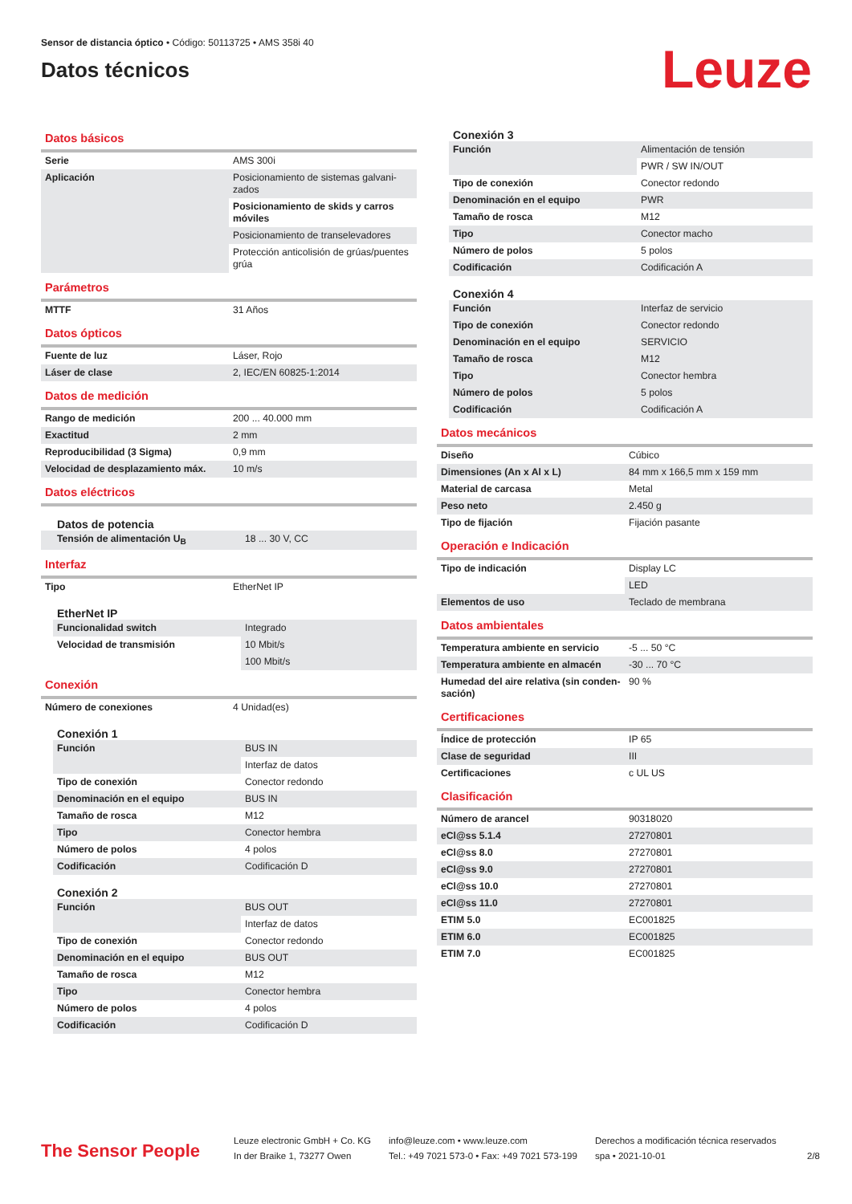Sensor de distancia óptico • Código: 50113725 • AMS 358i 40
Datos técnicos
Leuze
Datos básicos
| Serie | AMS 300i |
| Aplicación | Posicionamiento de sistemas galvani-zados |
| | Posicionamiento de skids y carros móviles |
| | Posicionamiento de transelevadores |
| | Protección anticolisión de grúas/puentes grúa |
Parámetros
| MTTF | 31 Años |
Datos ópticos
| Fuente de luz | Láser, Rojo |
| Láser de clase | 2, IEC/EN 60825-1:2014 |
Datos de medición
| Rango de medición | 200 ... 40.000 mm |
| Exactitud | 2 mm |
| Reproducibilidad (3 Sigma) | 0,9 mm |
| Velocidad de desplazamiento máx. | 10 m/s |
Datos eléctricos
Datos de potencia
| Tensión de alimentación U<sub>B</sub> | 18 ... 30 V, CC |
Interfaz
| Tipo | EtherNet IP |
EtherNet IP
| Funcionalidad switch | Integrado |
| Velocidad de transmisión | 10 Mbit/s |
| | 100 Mbit/s |
Conexión
| Número de conexiones | 4 Unidad(es) |
Conexión 1
| Función | BUS IN |
| | Interfaz de datos |
| Tipo de conexión | Conector redondo |
| Denominación en el equipo | BUS IN |
| Tamaño de rosca | M12 |
| Tipo | Conector hembra |
| Número de polos | 4 polos |
| Codificación | Codificación D |
Conexión 2
| Función | BUS OUT |
| | Interfaz de datos |
| Tipo de conexión | Conector redondo |
| Denominación en el equipo | BUS OUT |
| Tamaño de rosca | M12 |
| Tipo | Conector hembra |
| Número de polos | 4 polos |
| Codificación | Codificación D |
Conexión 3
| Función | Alimentación de tensión |
| | PWR / SW IN/OUT |
| Tipo de conexión | Conector redondo |
| Denominación en el equipo | PWR |
| Tamaño de rosca | M12 |
| Tipo | Conector macho |
| Número de polos | 5 polos |
| Codificación | Codificación A |
Conexión 4
| Función | Interfaz de servicio |
| Tipo de conexión | Conector redondo |
| Denominación en el equipo | SERVICIO |
| Tamaño de rosca | M12 |
| Tipo | Conector hembra |
| Número de polos | 5 polos |
| Codificación | Codificación A |
Datos mecánicos
| Diseño | Cúbico |
| Dimensiones (An x Al x L) | 84 mm x 166,5 mm x 159 mm |
| Material de carcasa | Metal |
| Peso neto | 2.450 g |
| Tipo de fijación | Fijación pasante |
Operación e Indicación
| Tipo de indicación | Display LC |
| | LED |
| Elementos de uso | Teclado de membrana |
Datos ambientales
| Temperatura ambiente en servicio | -5 ... 50 °C |
| Temperatura ambiente en almacén | -30 ... 70 °C |
| Humedad del aire relativa (sin conden-sación) | 90 % |
Certificaciones
| Índice de protección | IP 65 |
| Clase de seguridad | III |
| Certificaciones | c UL US |
Clasificación
| Número de arancel | 90318020 |
| eCl@ss 5.1.4 | 27270801 |
| eCl@ss 8.0 | 27270801 |
| eCl@ss 9.0 | 27270801 |
| eCl@ss 10.0 | 27270801 |
| eCl@ss 11.0 | 27270801 |
| ETIM 5.0 | EC001825 |
| ETIM 6.0 | EC001825 |
| ETIM 7.0 | EC001825 |
The Sensor People
Leuze electronic GmbH + Co. KG
In der Braike 1, 73277 Owen
info@leuze.com • www.leuze.com
Tel.: +49 7021 573-0 • Fax: +49 7021 573-199
Derechos a modificación técnica reservados
spa • 2021-10-01
2/8